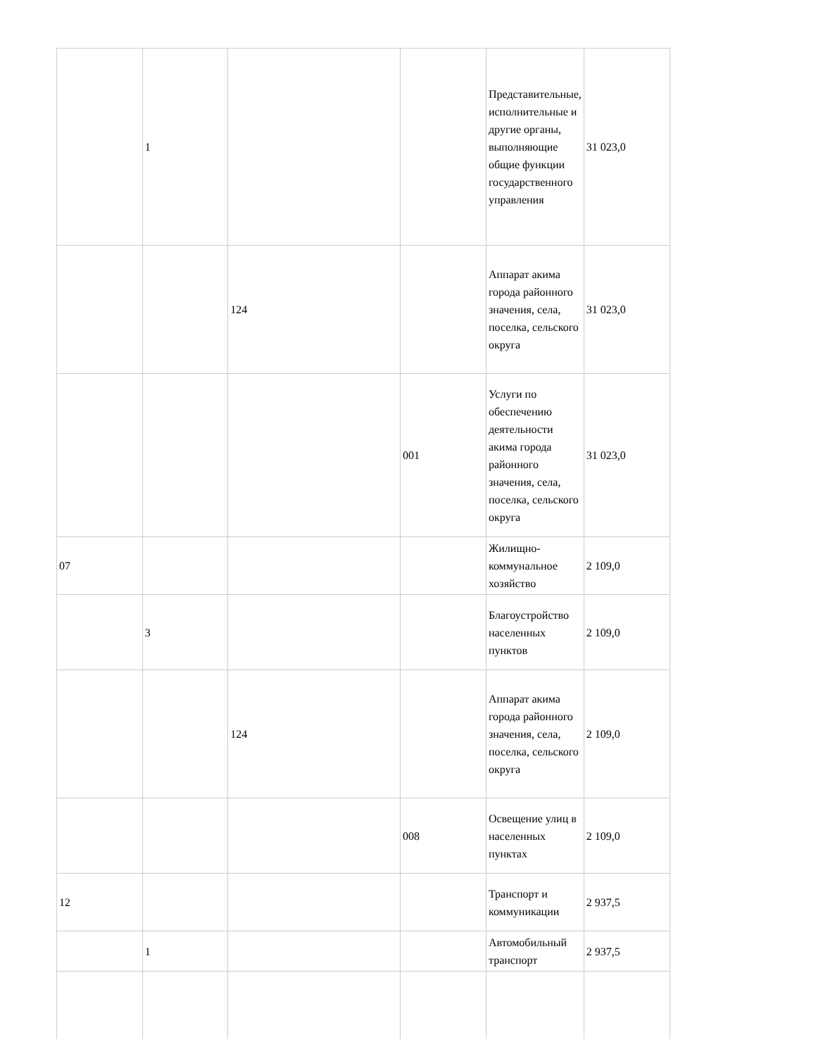| | 1 | | | Представительные, исполнительные и другие органы, выполняющие общие функции государственного управления | 31 023,0 |
| | | 124 | | Аппарат акима города районного значения, села, поселка, сельского округа | 31 023,0 |
| | | | 001 | Услуги по обеспечению деятельности акима города районного значения, села, поселка, сельского округа | 31 023,0 |
| 07 | | | | Жилищно-коммунальное хозяйство | 2 109,0 |
| | 3 | | | Благоустройство населенных пунктов | 2 109,0 |
| | | 124 | | Аппарат акима города районного значения, села, поселка, сельского округа | 2 109,0 |
| | | | 008 | Освещение улиц в населенных пунктах | 2 109,0 |
| 12 | | | | Транспорт и коммуникации | 2 937,5 |
| | 1 | | | Автомобильный транспорт | 2 937,5 |